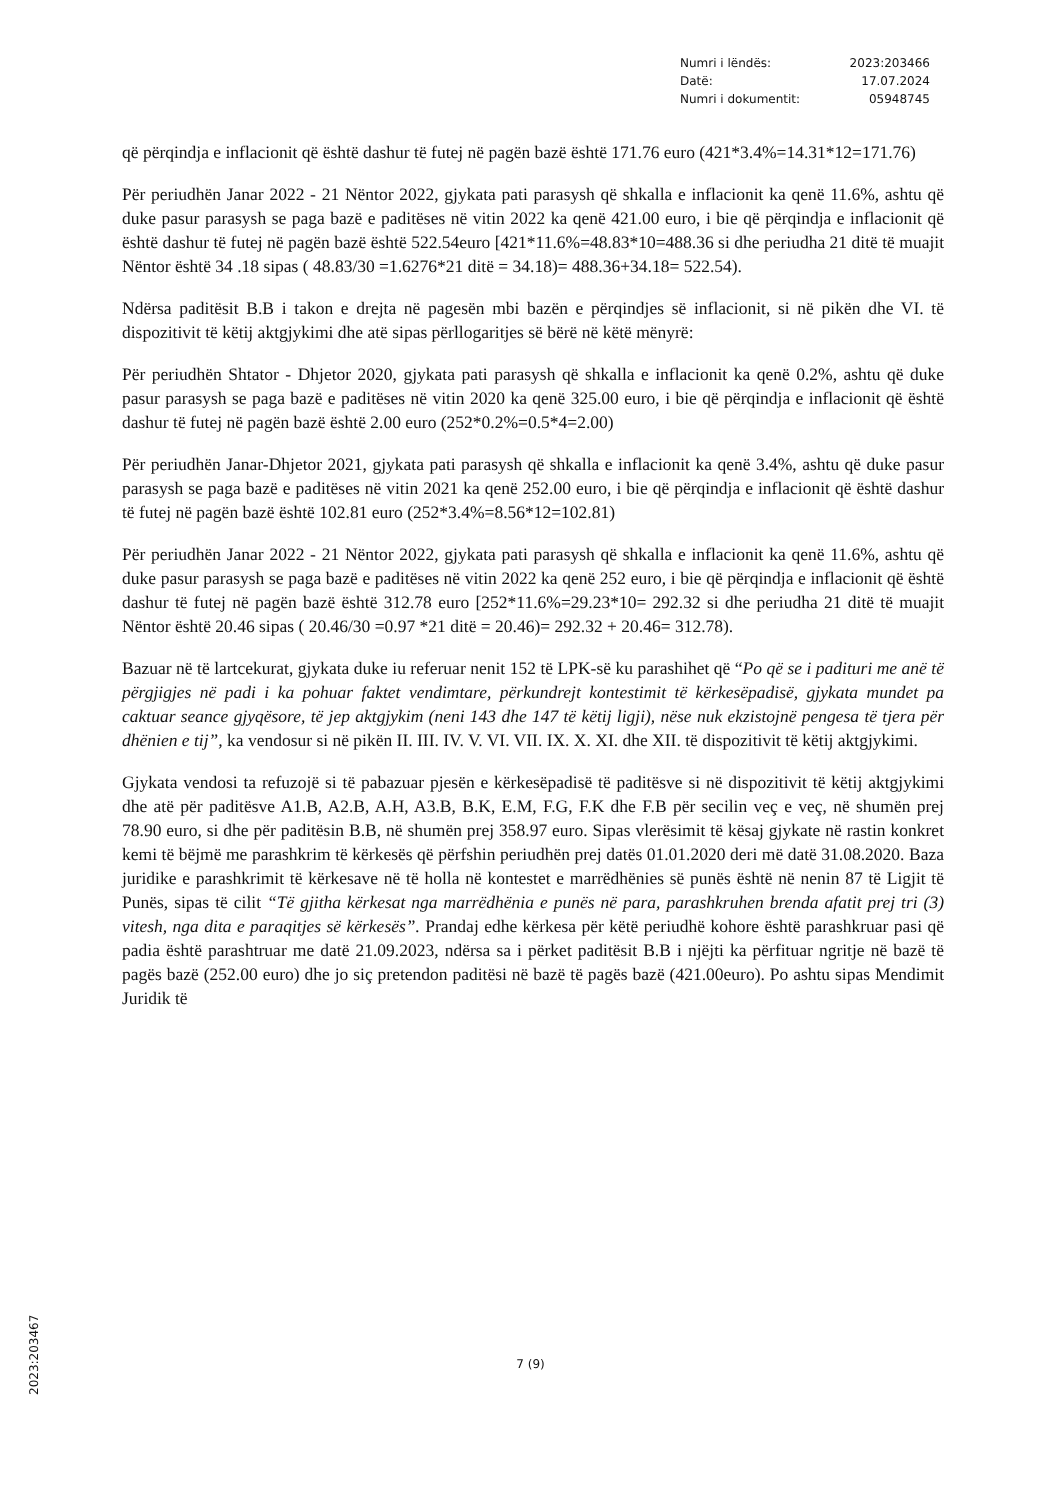| Numri i lëndës: | 2023:203466 |
| Datë: | 17.07.2024 |
| Numri i dokumentit: | 05948745 |
që përqindja e inflacionit që është dashur të futej në pagën bazë është 171.76 euro (421*3.4%=14.31*12=171.76)
Për periudhën Janar 2022 - 21 Nëntor 2022, gjykata pati parasysh që shkalla e inflacionit ka qenë 11.6%, ashtu që duke pasur parasysh se paga bazë e paditëses në vitin 2022 ka qenë 421.00 euro, i bie që përqindja e inflacionit që është dashur të futej në pagën bazë është 522.54euro [421*11.6%=48.83*10=488.36 si dhe periudha 21 ditë të muajit Nëntor është 34 .18 sipas ( 48.83/30 =1.6276*21 ditë = 34.18)= 488.36+34.18= 522.54).
Ndërsa paditësit B.B i takon e drejta në pagesën mbi bazën e përqindjes së inflacionit, si në pikën dhe VI. të dispozitivit të këtij aktgjykimi dhe atë sipas përllogaritjes së bërë në këtë mënyrë:
Për periudhën Shtator - Dhjetor 2020, gjykata pati parasysh që shkalla e inflacionit ka qenë 0.2%, ashtu që duke pasur parasysh se paga bazë e paditëses në vitin 2020 ka qenë 325.00 euro, i bie që përqindja e inflacionit që është dashur të futej në pagën bazë është 2.00 euro (252*0.2%=0.5*4=2.00)
Për periudhën Janar-Dhjetor 2021, gjykata pati parasysh që shkalla e inflacionit ka qenë 3.4%, ashtu që duke pasur parasysh se paga bazë e paditëses në vitin 2021 ka qenë 252.00 euro, i bie që përqindja e inflacionit që është dashur të futej në pagën bazë është 102.81 euro (252*3.4%=8.56*12=102.81)
Për periudhën Janar 2022 - 21 Nëntor 2022, gjykata pati parasysh që shkalla e inflacionit ka qenë 11.6%, ashtu që duke pasur parasysh se paga bazë e paditëses në vitin 2022 ka qenë 252 euro, i bie që përqindja e inflacionit që është dashur të futej në pagën bazë është 312.78 euro [252*11.6%=29.23*10= 292.32 si dhe periudha 21 ditë të muajit Nëntor është 20.46 sipas ( 20.46/30 =0.97 *21 ditë = 20.46)= 292.32 + 20.46= 312.78).
Bazuar në të lartcekurat, gjykata duke iu referuar nenit 152 të LPK-së ku parashihet që “Po që se i padituri me anë të përgjigjes në padi i ka pohuar faktet vendimtare, përkundrejt kontestimit të kërkesëpadisë, gjykata mundet pa caktuar seance gjyqësore, të jep aktgjykim (neni 143 dhe 147 të këtij ligji), nëse nuk ekzistojnë pengesa të tjera për dhënien e tij”, ka vendosur si në pikën II. III. IV. V. VI. VII. IX. X. XI. dhe XII. të dispozitivit të këtij aktgjykimi.
Gjykata vendosi ta refuzojë si të pabazuar pjesën e kërkesëpadisë të paditësve si në dispozitivit të këtij aktgjykimi dhe atë për paditësve A1.B, A2.B, A.H, A3.B, B.K, E.M, F.G, F.K dhe F.B për secilin veç e veç, në shumën prej 78.90 euro, si dhe për paditësin B.B, në shumën prej 358.97 euro. Sipas vlerësimit të kësaj gjykate në rastin konkret kemi të bëjmë me parashkrim të kërkesës që përfshin periudhën prej datës 01.01.2020 deri më datë 31.08.2020. Baza juridike e parashkrimit të kërkesave në të holla në kontestet e marrëdhënies së punës është në nenin 87 të Ligjit të Punës, sipas të cilit “Të gjitha kërkesat nga marrëdhënia e punës në para, parashkruhen brenda afatit prej tri (3) vitesh, nga dita e paraqitjes së kërkesës”. Prandaj edhe kërkesa për këtë periudhë kohore është parashkruar pasi që padia është parashtruar me datë 21.09.2023, ndërsa sa i përket paditësit B.B i njëjti ka përfituar ngritje në bazë të pagës bazë (252.00 euro) dhe jo siç pretendon paditësi në bazë të pagës bazë (421.00euro). Po ashtu sipas Mendimit Juridik të
7 (9)
2023:203467